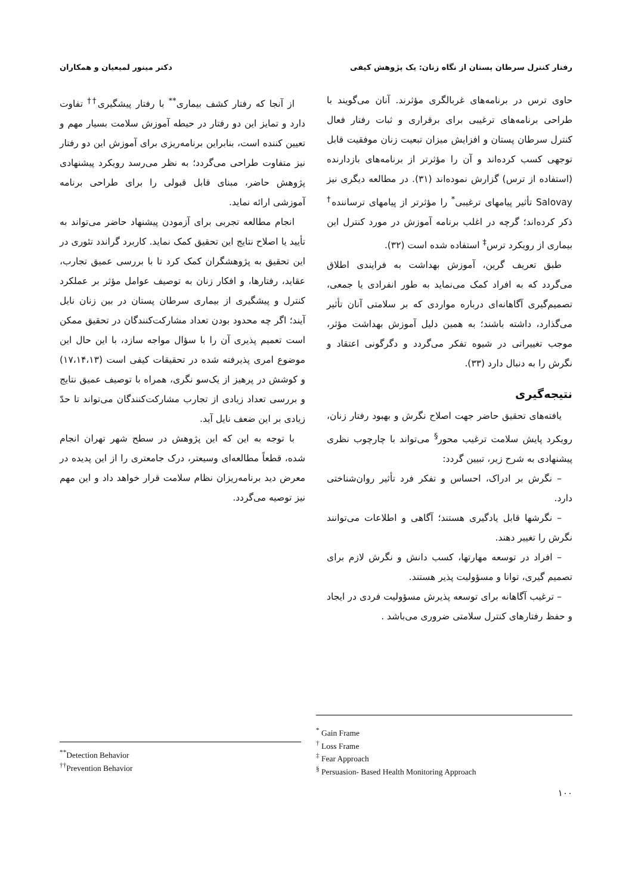رفتار کنترل سرطان پستان از نگاه زنان: یک پژوهش کیفی دکتر مینور لمیعیان و همکاران
حاوی ترس در برنامه‌های غربالگری مؤثرند. آنان می‌گویند با طراحی برنامه‌های ترغیبی برای برقراری و ثبات رفتار فعال کنترل سرطان پستان و افزایش میزان تبعیت زنان موفقیت قابل توجهی کسب کرده‌اند و آن را مؤثرتر از برنامه‌های بازدارنده (استفاده از ترس) گزارش نموده‌اند (۳۱). در مطالعه دیگری نیز Salovay تأثیر پیامهای ترغیبی<sup>*</sup> را مؤثرتر از پیامهای ترساننده<sup>†</sup> ذکر کرده‌اند؛ گرچه در اغلب برنامه آموزش در مورد کنترل این بیماری از رویکرد ترس<sup>‡</sup> استفاده شده است (۳۲).
طبق تعریف گرین، آموزش بهداشت به فرایندی اطلاق می‌گردد که به افراد کمک می‌نماید به طور انفرادی یا جمعی، تصمیم‌گیری آگاهانه‌ای درباره مواردی که بر سلامتی آنان تأثیر می‌گذارد، داشته باشند؛ به همین دلیل آموزش بهداشت مؤثر، موجب تغییراتی در شیوه تفکر می‌گردد و دگرگونی اعتقاد و نگرش را به دنبال دارد (۳۳).
نتیجه‌گیری
یافته‌های تحقیق حاضر جهت اصلاح نگرش و بهبود رفتار زنان، رویکرد پایش سلامت ترغیب محور<sup>§</sup> می‌تواند با چارچوب نظری پیشنهادی به شرح زیر، تبیین گردد:
– نگرش بر ادراک، احساس و تفکر فرد تأثیر روان‌شناختی دارد.
– نگرشها قابل یادگیری هستند؛ آگاهی و اطلاعات می‌توانند نگرش را تغییر دهند.
– افراد در توسعه مهارتها، کسب دانش و نگرش لازم برای تصمیم گیری، توانا و مسؤولیت پذیر هستند.
– ترغیب آگاهانه برای توسعه پذیرش مسؤولیت فردی در ایجاد و حفظ رفتارهای کنترل سلامتی ضروری می‌باشد .
از آنجا که رفتار کشف بیماری<sup>**</sup> با رفتار پیشگیری<sup>††</sup> تفاوت دارد و تمایز این دو رفتار در حیطه آموزش سلامت بسیار مهم و تعیین کننده است، بنابراین برنامه‌ریزی برای آموزش این دو رفتار نیز متفاوت طراحی می‌گردد؛ به نظر می‌رسد رویکرد پیشنهادی پژوهش حاضر، مبنای قابل قبولی را برای طراحی برنامه آموزشی ارائه نماید.
انجام مطالعه تجربی برای آزمودن پیشنهاد حاضر می‌تواند به تأیید یا اصلاح نتایج این تحقیق کمک نماید. کاربرد گراندد تئوری در این تحقیق به پژوهشگران کمک کرد تا با بررسی عمیق تجارب، عقاید، رفتارها، و افکار زنان به توصیف عوامل مؤثر بر عملکرد کنترل و پیشگیری از بیماری سرطان پستان در بین زنان نایل آیند؛ اگر چه محدود بودن تعداد مشارکت‌کنندگان در تحقیق ممکن است تعمیم پذیری آن را با سؤال مواجه سازد، با این حال این موضوع امری پذیرفته شده در تحقیقات کیفی است (۱۷،۱۴،۱۳) و کوشش در پرهیز از یک‌سو نگری، همراه با توصیف عمیق نتایج و بررسی تعداد زیادی از تجارب مشارکت‌کنندگان می‌تواند تا حدّ زیادی بر این ضعف نایل آید.
با توجه به این که این پژوهش در سطح شهر تهران انجام شده، قطعاً مطالعه‌ای وسیعتر، درک جامعتری را از این پدیده در معرض دید برنامه‌ریزان نظام سلامت قرار خواهد داد و این مهم نیز توصیه می‌گردد.
<sup>*</sup> Gain Frame
<sup>†</sup> Loss Frame
<sup>‡</sup> Fear Approach
<sup>§</sup> Persuasion- Based Health Monitoring Approach
<sup>**</sup> Detection Behavior
<sup>††</sup> Prevention Behavior
۱۰۰